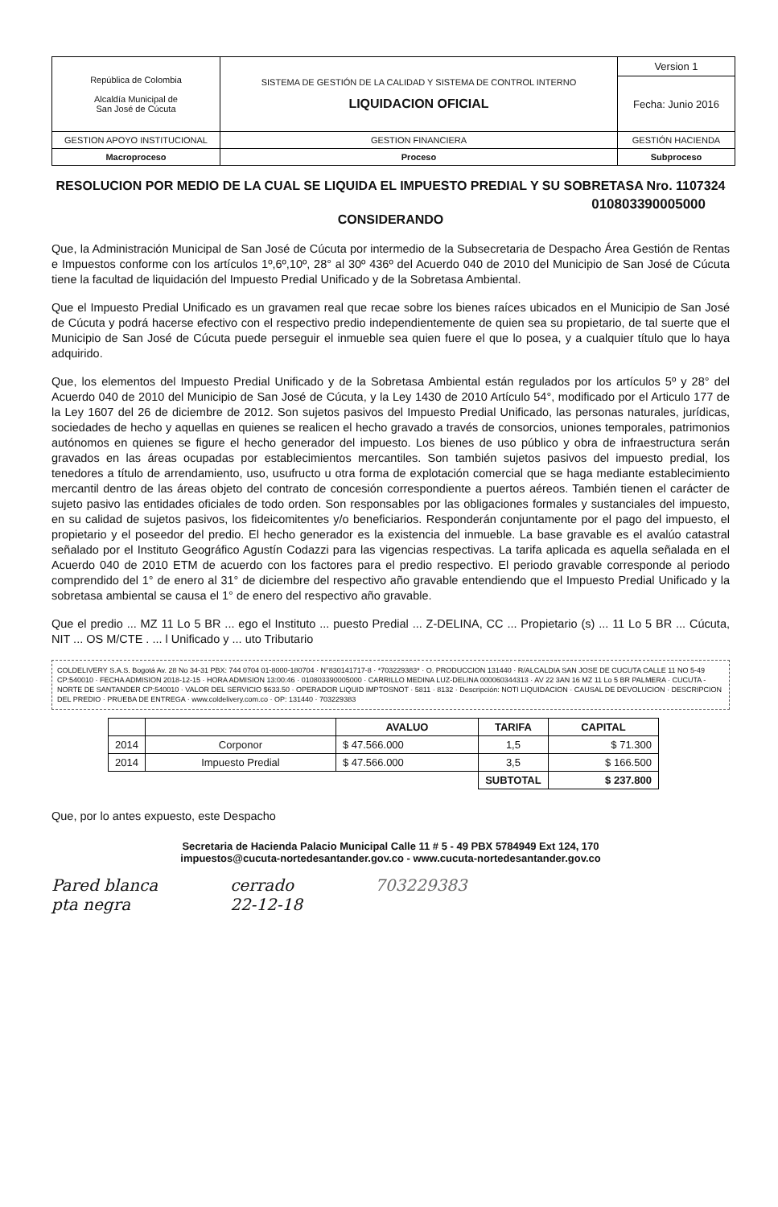| República de Colombia Alcaldía Municipal de San José de Cúcuta | SISTEMA DE GESTIÓN DE LA CALIDAD Y SISTEMA DE CONTROL INTERNO LIQUIDACION OFICIAL | Version 1 |
| | | Fecha: Junio 2016 |
| GESTION APOYO INSTITUCIONAL | GESTION FINANCIERA | GESTIÓN HACIENDA |
| Macroproceso | Proceso | Subproceso |
RESOLUCION POR MEDIO DE LA CUAL SE LIQUIDA EL IMPUESTO PREDIAL Y SU SOBRETASA Nro. 1107324
010803390005000
CONSIDERANDO
Que, la Administración Municipal de San José de Cúcuta por intermedio de la Subsecretaria de Despacho Área Gestión de Rentas e Impuestos conforme con los artículos 1º,6º,10º, 28° al 30º 436º del Acuerdo 040 de 2010 del Municipio de San José de Cúcuta tiene la facultad de liquidación del Impuesto Predial Unificado y de la Sobretasa Ambiental.
Que el Impuesto Predial Unificado es un gravamen real que recae sobre los bienes raíces ubicados en el Municipio de San José de Cúcuta y podrá hacerse efectivo con el respectivo predio independientemente de quien sea su propietario, de tal suerte que el Municipio de San José de Cúcuta puede perseguir el inmueble sea quien fuere el que lo posea, y a cualquier título que lo haya adquirido.
Que, los elementos del Impuesto Predial Unificado y de la Sobretasa Ambiental están regulados por los artículos 5º y 28° del Acuerdo 040 de 2010 del Municipio de San José de Cúcuta, y la Ley 1430 de 2010 Artículo 54°, modificado por el Articulo 177 de la Ley 1607 del 26 de diciembre de 2012. Son sujetos pasivos del Impuesto Predial Unificado, las personas naturales, jurídicas, sociedades de hecho y aquellas en quienes se realicen el hecho gravado a través de consorcios, uniones temporales, patrimonios autónomos en quienes se figure el hecho generador del impuesto. Los bienes de uso público y obra de infraestructura serán gravados en las áreas ocupadas por establecimientos mercantiles. Son también sujetos pasivos del impuesto predial, los tenedores a título de arrendamiento, uso, usufructo u otra forma de explotación comercial que se haga mediante establecimiento mercantil dentro de las áreas objeto del contrato de concesión correspondiente a puertos aéreos. También tienen el carácter de sujeto pasivo las entidades oficiales de todo orden. Son responsables por las obligaciones formales y sustanciales del impuesto, en su calidad de sujetos pasivos, los fideicomitentes y/o beneficiarios. Responderán conjuntamente por el pago del impuesto, el propietario y el poseedor del predio. El hecho generador es la existencia del inmueble. La base gravable es el avalúo catastral señalado por el Instituto Geográfico Agustín Codazzi para las vigencias respectivas. La tarifa aplicada es aquella señalada en el Acuerdo 040 de 2010 ETM de acuerdo con los factores para el predio respectivo. El periodo gravable corresponde al periodo comprendido del 1° de enero al 31° de diciembre del respectivo año gravable entendiendo que el Impuesto Predial Unificado y la sobretasa ambiental se causa el 1° de enero del respectivo año gravable.
Que el predio ... MZ 11 Lo 5 BR ... ego el Instituto ... puesto Predial ... Z-DELINA, CC ... Propietario (s) ... 11 Lo 5 BR ... Cúcuta, NIT ... OS M/CTE . ... l Unificado y ... uto Tributario
COLDELIVERY S.A.S. Bogotá Av. 28 No 34-31 PBX: 744 0704 01-8000-180704 · N°830141717-8 · *703229383* · O. PRODUCCION 131440 · R/ALCALDIA SAN JOSE DE CUCUTA CALLE 11 NO 5-49 CP:540010 · FECHA ADMISION 2018-12-15 · HORA ADMISION 13:00:46 · 010803390005000 · CARRILLO MEDINA LUZ-DELINA 000060344313 · AV 22 3AN 16 MZ 11 Lo 5 BR PALMERA · CUCUTA - NORTE DE SANTANDER CP:540010 · VALOR DEL SERVICIO $633.50 · OPERADOR LIQUID IMPTOSNOT · 5811 · 8132 · Descripción: NOTI LIQUIDACION · CAUSAL DE DEVOLUCION · DESCRIPCION DEL PREDIO · PRUEBA DE ENTREGA · www.coldelivery.com.co · OP: 131440 · 703229383
| | | AVALUO | TARIFA | CAPITAL |
| --- | --- | --- | --- | --- |
| 2014 | Corponor | $ 47.566.000 | 1,5 | $ 71.300 |
| 2014 | Impuesto Predial | $ 47.566.000 | 3,5 | $ 166.500 |
| | | | SUBTOTAL | $ 237.800 |
Que, por lo antes expuesto, este Despacho
Secretaria de Hacienda Palacio Municipal Calle 11 # 5 - 49 PBX 5784949 Ext 124, 170
impuestos@cucuta-nortedesantander.gov.co - www.cucuta-nortedesantander.gov.co
Pared blanca
pta negra cerrado
22-12-18 703229383